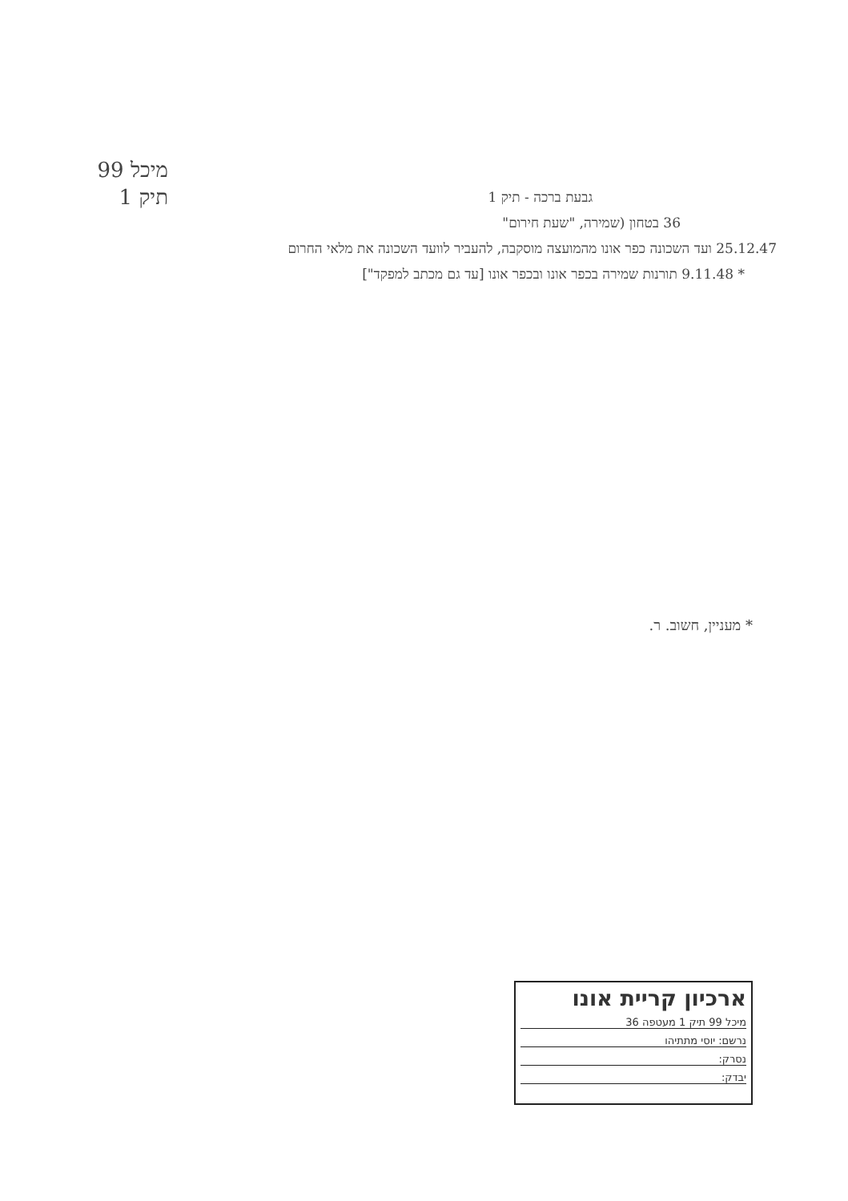מיכל 99
תיק 1
גבעת ברכה - תיק 1
36 בטחון (שמירה, "שעת חירום"
25.12.47 ועד השכונה כפר אונו מהמועצה מוסקבה, להעביר לוועד השכונה את מלאי החרום
* 9.11.48 תורנות שמירה בכפר אונו ובכפר אונו [עד גם מכתב למפקד"]
* מעניין, חשוב. ר.
ארכיון קריית אונו
מיכל 99 תיק 1 מעטפה 36
נרשם: יוסי מתתיהו
נסרק:
יבדק: